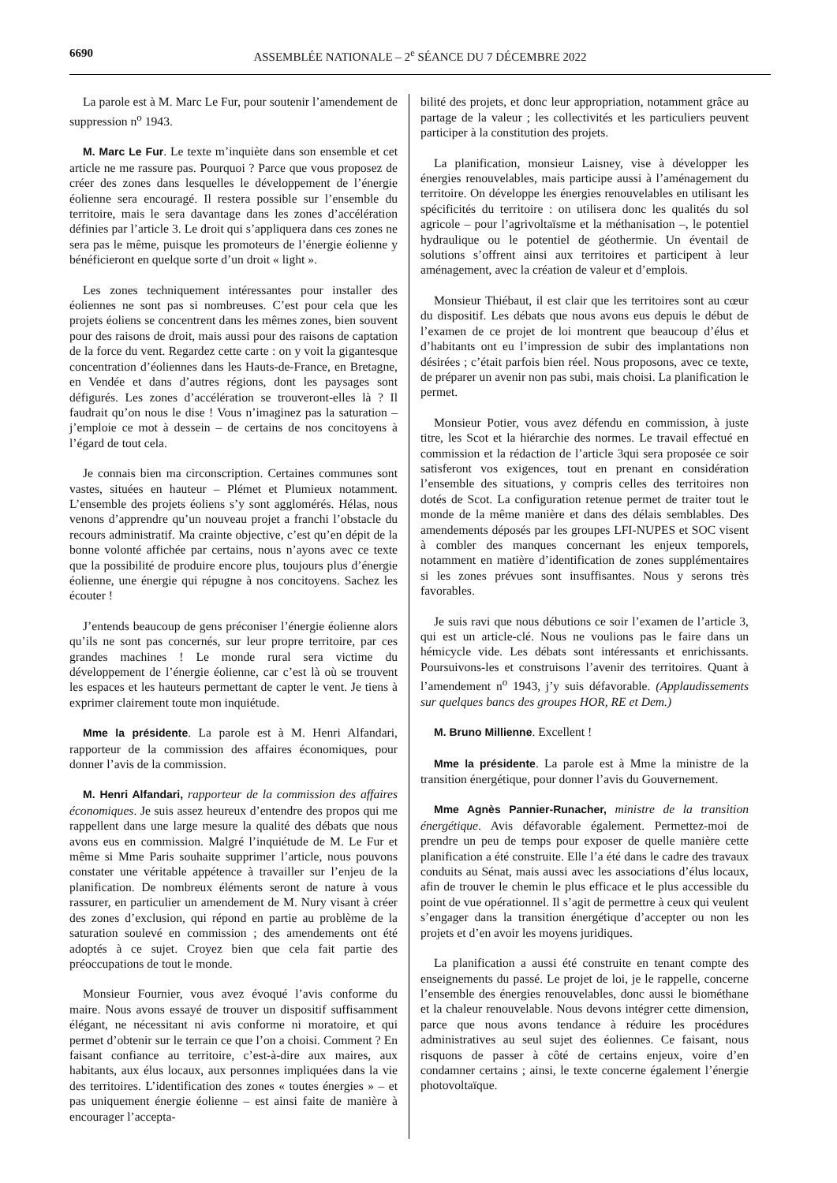6690 ASSEMBLÉE NATIONALE – 2<sup>e</sup> SÉANCE DU 7 DÉCEMBRE 2022
La parole est à M. Marc Le Fur, pour soutenir l’amendement de suppression n<sup>o</sup> 1943.
M. Marc Le Fur. Le texte m’inquiète dans son ensemble et cet article ne me rassure pas. Pourquoi ? Parce que vous proposez de créer des zones dans lesquelles le développement de l’énergie éolienne sera encouragé. Il restera possible sur l’ensemble du territoire, mais le sera davantage dans les zones d’accélération définies par l’article 3. Le droit qui s’appliquera dans ces zones ne sera pas le même, puisque les promoteurs de l’énergie éolienne y bénéficieront en quelque sorte d’un droit « light ».
Les zones techniquement intéressantes pour installer des éoliennes ne sont pas si nombreuses. C’est pour cela que les projets éoliens se concentrent dans les mêmes zones, bien souvent pour des raisons de droit, mais aussi pour des raisons de captation de la force du vent. Regardez cette carte : on y voit la gigantesque concentration d’éoliennes dans les Hauts-de-France, en Bretagne, en Vendée et dans d’autres régions, dont les paysages sont défigurés. Les zones d’accélération se trouveront-elles là ? Il faudrait qu’on nous le dise ! Vous n’imaginez pas la saturation – j’emploie ce mot à dessein – de certains de nos concitoyens à l’égard de tout cela.
Je connais bien ma circonscription. Certaines communes sont vastes, situées en hauteur – Plémet et Plumieux notamment. L’ensemble des projets éoliens s’y sont agglomérés. Hélas, nous venons d’apprendre qu’un nouveau projet a franchi l’obstacle du recours administratif. Ma crainte objective, c’est qu’en dépit de la bonne volonté affichée par certains, nous n’ayons avec ce texte que la possibilité de produire encore plus, toujours plus d’énergie éolienne, une énergie qui répugne à nos concitoyens. Sachez les écouter !
J’entends beaucoup de gens préconiser l’énergie éolienne alors qu’ils ne sont pas concernés, sur leur propre territoire, par ces grandes machines ! Le monde rural sera victime du développement de l’énergie éolienne, car c’est là où se trouvent les espaces et les hauteurs permettant de capter le vent. Je tiens à exprimer clairement toute mon inquiétude.
Mme la présidente. La parole est à M. Henri Alfandari, rapporteur de la commission des affaires économiques, pour donner l’avis de la commission.
M. Henri Alfandari, rapporteur de la commission des affaires économiques. Je suis assez heureux d’entendre des propos qui me rappellent dans une large mesure la qualité des débats que nous avons eus en commission. Malgré l’inquiétude de M. Le Fur et même si Mme Paris souhaite supprimer l’article, nous pouvons constater une véritable appétence à travailler sur l’enjeu de la planification. De nombreux éléments seront de nature à vous rassurer, en particulier un amendement de M. Nury visant à créer des zones d’exclusion, qui répond en partie au problème de la saturation soulevé en commission ; des amendements ont été adoptés à ce sujet. Croyez bien que cela fait partie des préoccupations de tout le monde.
Monsieur Fournier, vous avez évoqué l’avis conforme du maire. Nous avons essayé de trouver un dispositif suffisamment élégant, ne nécessitant ni avis conforme ni moratoire, et qui permet d’obtenir sur le terrain ce que l’on a choisi. Comment ? En faisant confiance au territoire, c’est-à-dire aux maires, aux habitants, aux élus locaux, aux personnes impliquées dans la vie des territoires. L’identification des zones « toutes énergies » – et pas uniquement énergie éolienne – est ainsi faite de manière à encourager l’accepta-
bilité des projets, et donc leur appropriation, notamment grâce au partage de la valeur ; les collectivités et les particuliers peuvent participer à la constitution des projets.
La planification, monsieur Laisney, vise à développer les énergies renouvelables, mais participe aussi à l’aménagement du territoire. On développe les énergies renouvelables en utilisant les spécificités du territoire : on utilisera donc les qualités du sol agricole – pour l’agrivoltaïsme et la méthanisation –, le potentiel hydraulique ou le potentiel de géothermie. Un éventail de solutions s’offrent ainsi aux territoires et participent à leur aménagement, avec la création de valeur et d’emplois.
Monsieur Thiébaut, il est clair que les territoires sont au cœur du dispositif. Les débats que nous avons eus depuis le début de l’examen de ce projet de loi montrent que beaucoup d’élus et d’habitants ont eu l’impression de subir des implantations non désirées ; c’était parfois bien réel. Nous proposons, avec ce texte, de préparer un avenir non pas subi, mais choisi. La planification le permet.
Monsieur Potier, vous avez défendu en commission, à juste titre, les Scot et la hiérarchie des normes. Le travail effectué en commission et la rédaction de l’article 3qui sera proposée ce soir satisferont vos exigences, tout en prenant en considération l’ensemble des situations, y compris celles des territoires non dotés de Scot. La configuration retenue permet de traiter tout le monde de la même manière et dans des délais semblables. Des amendements déposés par les groupes LFI-NUPES et SOC visent à combler des manques concernant les enjeux temporels, notamment en matière d’identification de zones supplémentaires si les zones prévues sont insuffisantes. Nous y serons très favorables.
Je suis ravi que nous débutions ce soir l’examen de l’article 3, qui est un article-clé. Nous ne voulions pas le faire dans un hémicycle vide. Les débats sont intéressants et enrichissants. Poursuivons-les et construisons l’avenir des territoires. Quant à l’amendement n<sup>o</sup> 1943, j’y suis défavorable. (Applaudissements sur quelques bancs des groupes HOR, RE et Dem.)
M. Bruno Millienne. Excellent !
Mme la présidente. La parole est à Mme la ministre de la transition énergétique, pour donner l’avis du Gouvernement.
Mme Agnès Pannier-Runacher, ministre de la transition énergétique. Avis défavorable également. Permettez-moi de prendre un peu de temps pour exposer de quelle manière cette planification a été construite. Elle l’a été dans le cadre des travaux conduits au Sénat, mais aussi avec les associations d’élus locaux, afin de trouver le chemin le plus efficace et le plus accessible du point de vue opérationnel. Il s’agit de permettre à ceux qui veulent s’engager dans la transition énergétique d’accepter ou non les projets et d’en avoir les moyens juridiques.
La planification a aussi été construite en tenant compte des enseignements du passé. Le projet de loi, je le rappelle, concerne l’ensemble des énergies renouvelables, donc aussi le biométhane et la chaleur renouvelable. Nous devons intégrer cette dimension, parce que nous avons tendance à réduire les procédures administratives au seul sujet des éoliennes. Ce faisant, nous risquons de passer à côté de certains enjeux, voire d’en condamner certains ; ainsi, le texte concerne également l’énergie photovoltaïque.